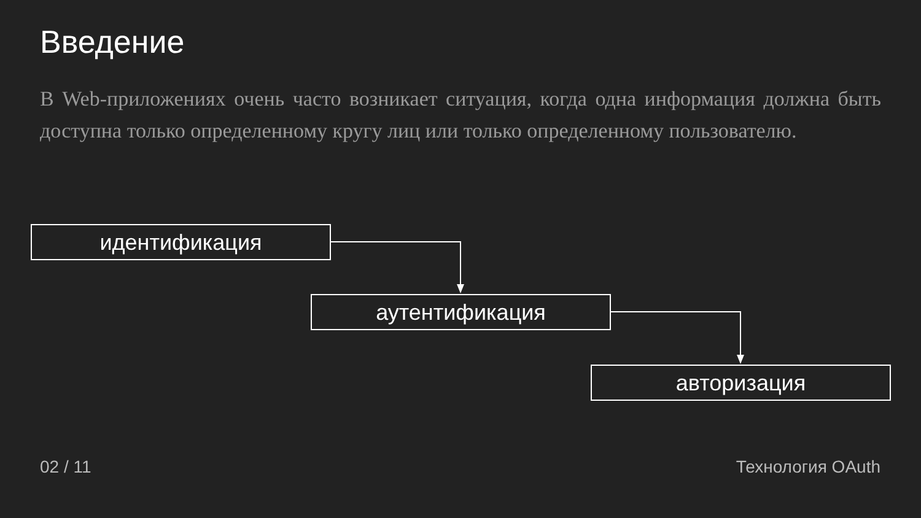Введение
В Web-приложениях очень часто возникает ситуация, когда одна информация должна быть доступна только определенному кругу лиц или только определенному пользователю.
идентификация
аутентификация
авторизация
02 / 11 Технология OAuth